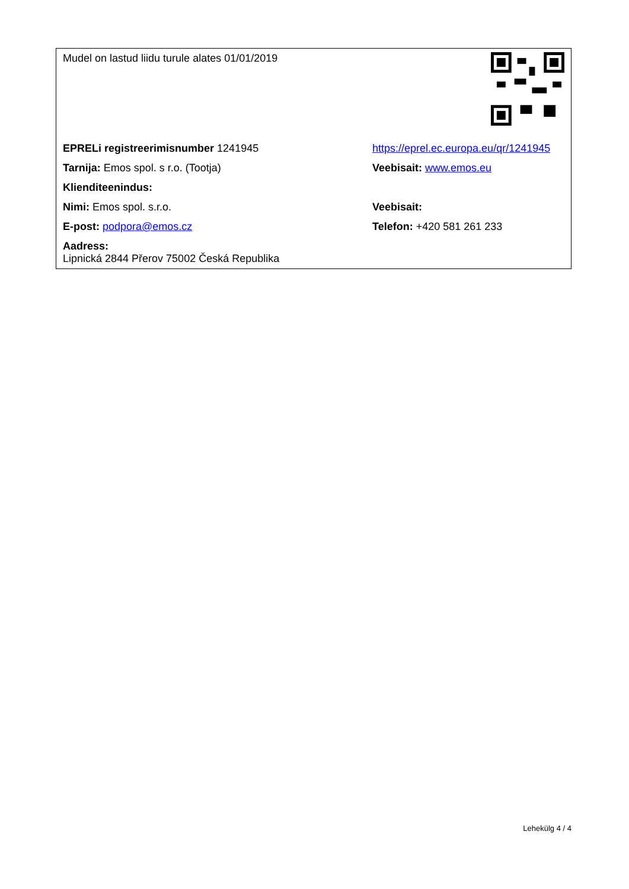| Mudel on lastud liidu turule alates 01/01/2019 | |
| EPRELi registreerimisnumber 1241945 | https://eprel.ec.europa.eu/qr/1241945 |
| Tarnija: Emos spol. s r.o. (Tootja) | Veebisait: www.emos.eu |
| Klienditeenindus: | |
| Nimi: Emos spol. s.r.o. | Veebisait: |
| E-post: podpora@emos.cz | Telefon: +420 581 261 233 |
| Aadress: Lipnická 2844 Přerov 75002 Česká Republika | |
Lehekülg 4 / 4